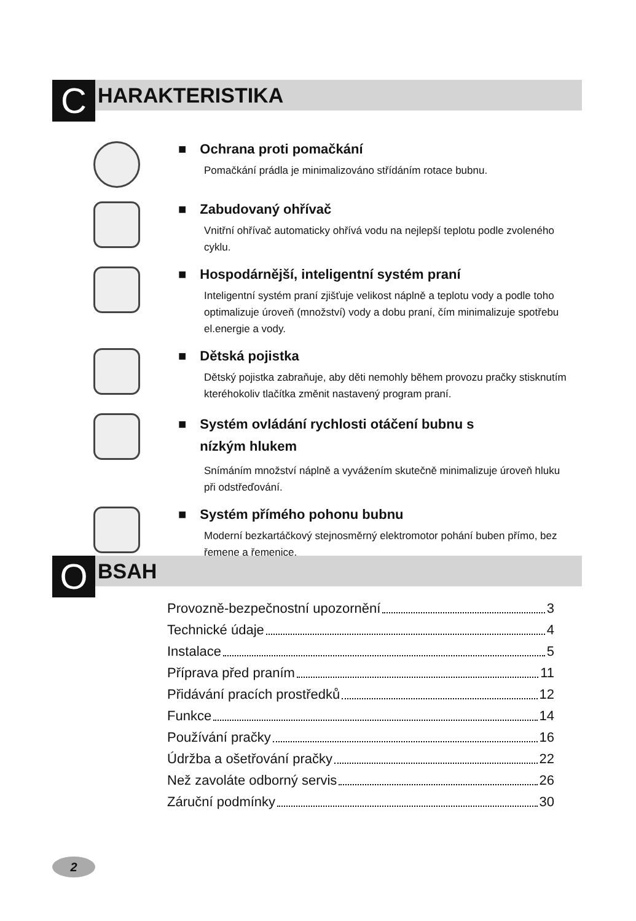C HARAKTERISTIKA
■ Ochrana proti pomačkání
Pomačkání prádla je minimalizováno střídáním rotace bubnu.
■ Zabudovaný ohřívač
Vnitřní ohřívač automaticky ohřívá vodu na nejlepší teplotu podle zvoleného cyklu.
■ Hospodárnější, inteligentní systém praní
Inteligentní systém praní zjišťuje velikost náplně a teplotu vody a podle toho optimalizuje úroveň (množství) vody a dobu praní, čím minimalizuje spotřebu el.energie a vody.
■ Dětská pojistka
Dětský pojistka zabraňuje, aby děti nemohly během provozu pračky stisknutím kteréhokoliv tlačítka změnit nastavený program praní.
■ Systém ovládání rychlosti otáčení bubnu s
■ nízkým hlukem
Snímáním množství náplně a vyvážením skutečně minimalizuje úroveň hluku při odstřeďování.
■ Systém přímého pohonu bubnu
Moderní bezkartáčkový stejnosměrný elektromotor pohání buben přímo, bez řemene a řemenice.
O BSAH
Provozně-bezpečnostní upozornění 3
Technické údaje 4
Instalace 5
Příprava před praním 11
Přidávání pracích prostředků 12
Funkce 14
Používání pračky 16
Údržba a ošetřování pračky 22
Než zavoláte odborný servis 26
Záruční podmínky 30
2